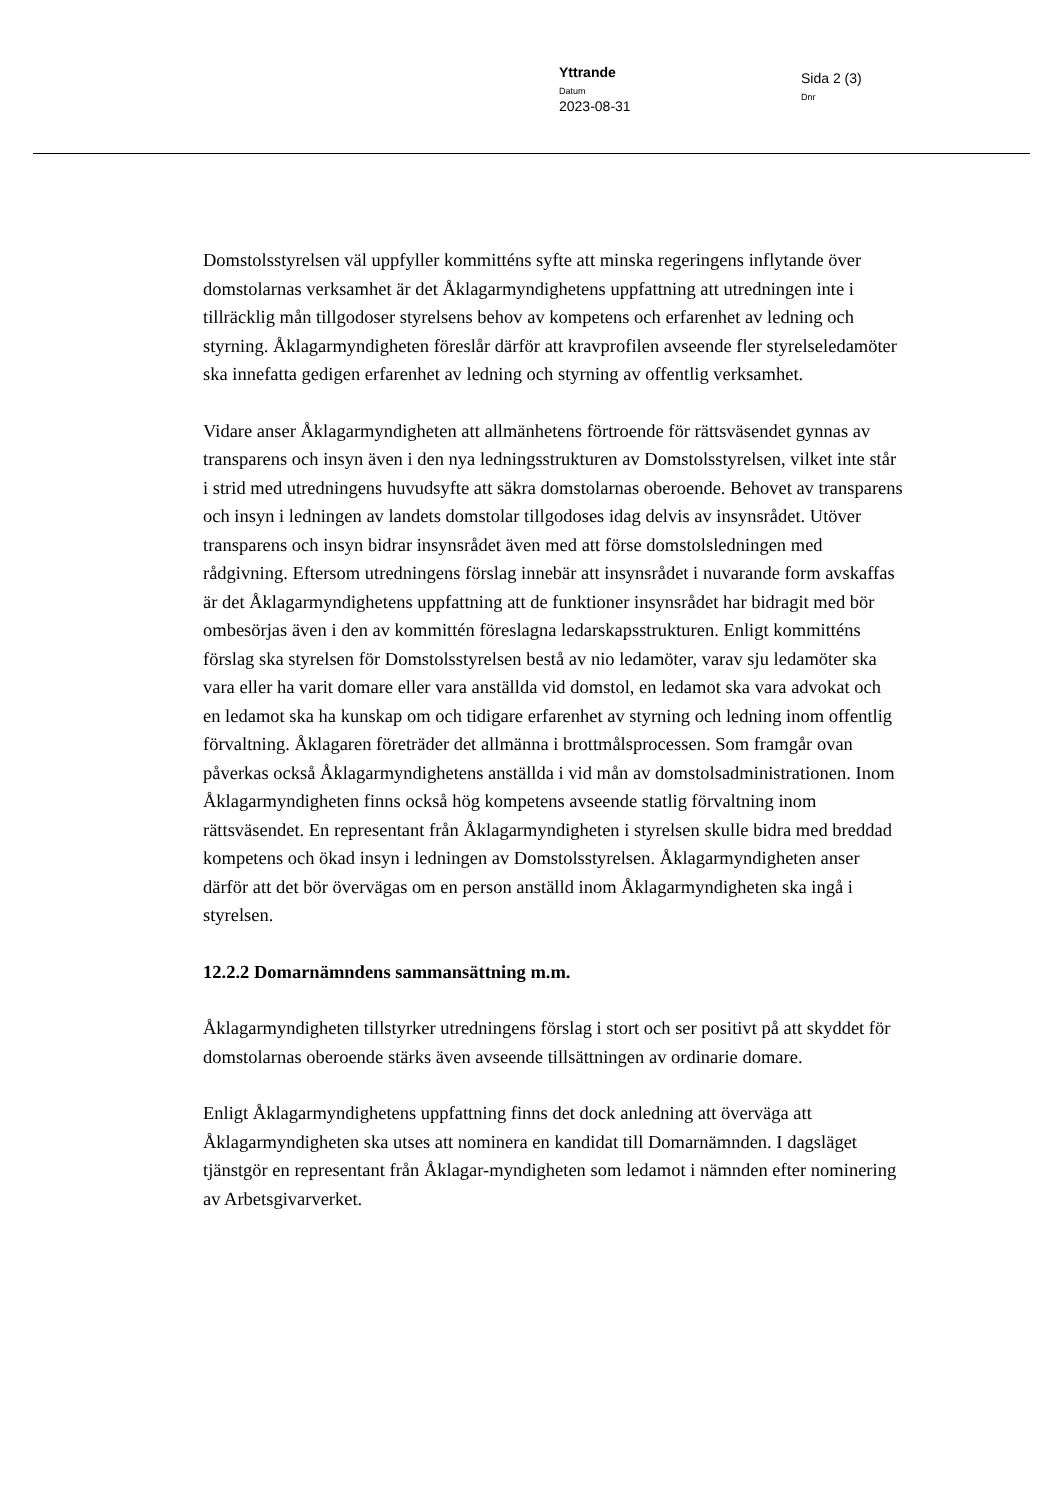Yttrande
Datum
2023-08-31
Sida 2 (3)
Dnr
Domstolsstyrelsen väl uppfyller kommitténs syfte att minska regeringens inflytande över domstolarnas verksamhet är det Åklagarmyndighetens uppfattning att utredningen inte i tillräcklig mån tillgodoser styrelsens behov av kompetens och erfarenhet av ledning och styrning. Åklagarmyndigheten föreslår därför att kravprofilen avseende fler styrelseledamöter ska innefatta gedigen erfarenhet av ledning och styrning av offentlig verksamhet.
Vidare anser Åklagarmyndigheten att allmänhetens förtroende för rättsväsendet gynnas av transparens och insyn även i den nya ledningsstrukturen av Domstolsstyrelsen, vilket inte står i strid med utredningens huvudsyfte att säkra domstolarnas oberoende. Behovet av transparens och insyn i ledningen av landets domstolar tillgodoses idag delvis av insynsrådet. Utöver transparens och insyn bidrar insynsrådet även med att förse domstolsledningen med rådgivning. Eftersom utredningens förslag innebär att insynsrådet i nuvarande form avskaffas är det Åklagarmyndighetens uppfattning att de funktioner insynsrådet har bidragit med bör ombesörjas även i den av kommittén föreslagna ledarskapsstrukturen. Enligt kommitténs förslag ska styrelsen för Domstolsstyrelsen bestå av nio ledamöter, varav sju ledamöter ska vara eller ha varit domare eller vara anställda vid domstol, en ledamot ska vara advokat och en ledamot ska ha kunskap om och tidigare erfarenhet av styrning och ledning inom offentlig förvaltning. Åklagaren företräder det allmänna i brottmålsprocessen. Som framgår ovan påverkas också Åklagarmyndighetens anställda i vid mån av domstolsadministrationen. Inom Åklagarmyndigheten finns också hög kompetens avseende statlig förvaltning inom rättsväsendet. En representant från Åklagarmyndigheten i styrelsen skulle bidra med breddad kompetens och ökad insyn i ledningen av Domstolsstyrelsen. Åklagarmyndigheten anser därför att det bör övervägas om en person anställd inom Åklagarmyndigheten ska ingå i styrelsen.
12.2.2 Domarnämndens sammansättning m.m.
Åklagarmyndigheten tillstyrker utredningens förslag i stort och ser positivt på att skyddet för domstolarnas oberoende stärks även avseende tillsättningen av ordinarie domare.
Enligt Åklagarmyndighetens uppfattning finns det dock anledning att överväga att Åklagarmyndigheten ska utses att nominera en kandidat till Domarnämnden. I dagsläget tjänstgör en representant från Åklagar-myndigheten som ledamot i nämnden efter nominering av Arbetsgivarverket.